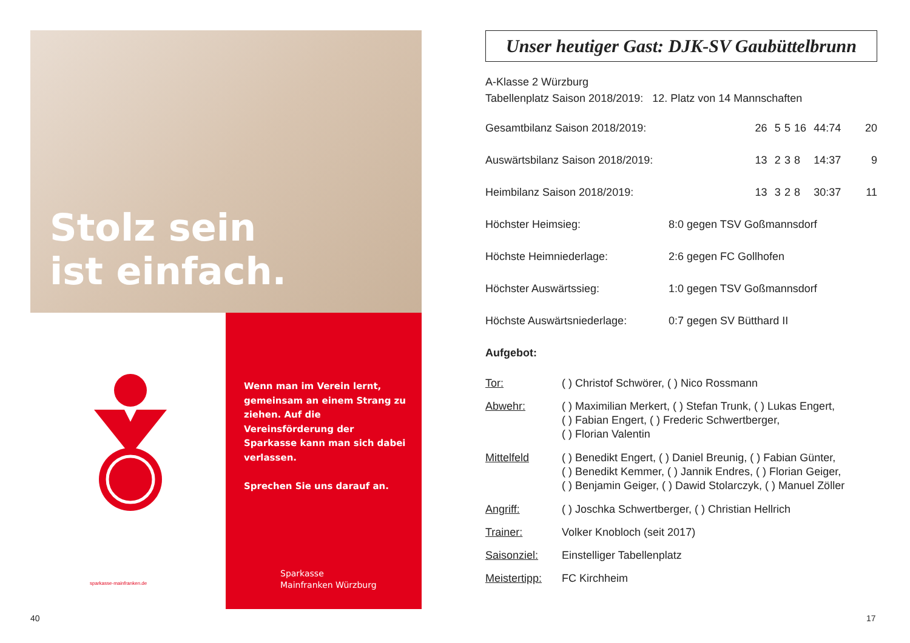Stolz sein
ist einfach.
sparkasse-mainfranken.de
Wenn man im Verein lernt, gemeinsam an einem Strang zu ziehen. Auf die Vereinsförderung der Sparkasse kann man sich dabei verlassen.
Sprechen Sie uns darauf an.
Sparkasse
Mainfranken Würzburg
40 17
Unser heutiger Gast: DJK-SV Gaubüttelbrunn
A-Klasse 2 Würzburg
Tabellenplatz Saison 2018/2019: 12. Platz von 14 Mannschaften
| Gesamtbilanz Saison 2018/2019: | 26 | 5 | 5 | 16 | 44:74 | 20 |
| Auswärtsbilanz Saison 2018/2019: | 13 | 2 | 3 | 8 | 14:37 | 9 |
| Heimbilanz Saison 2018/2019: | 13 | 3 | 2 | 8 | 30:37 | 11 |
| Höchster Heimsieg: | 8:0 gegen TSV Goßmannsdorf |
| Höchste Heimniederlage: | 2:6 gegen FC Gollhofen |
| Höchster Auswärtssieg: | 1:0 gegen TSV Goßmannsdorf |
| Höchste Auswärtsniederlage: | 0:7 gegen SV Bütthard II |
Aufgebot:
| Tor: | ( ) Christof Schwörer, ( ) Nico Rossmann |
| Abwehr: | ( ) Maximilian Merkert, ( ) Stefan Trunk, ( ) Lukas Engert, ( ) Fabian Engert, ( ) Frederic Schwertberger, ( ) Florian Valentin |
| Mittelfeld | ( ) Benedikt Engert, ( ) Daniel Breunig, ( ) Fabian Günter, ( ) Benedikt Kemmer, ( ) Jannik Endres, ( ) Florian Geiger, ( ) Benjamin Geiger, ( ) Dawid Stolarczyk, ( ) Manuel Zöller |
| Angriff: | ( ) Joschka Schwertberger, ( ) Christian Hellrich |
| Trainer: | Volker Knobloch (seit 2017) |
| Saisonziel: | Einstelliger Tabellenplatz |
| Meistertipp: | FC Kirchheim |